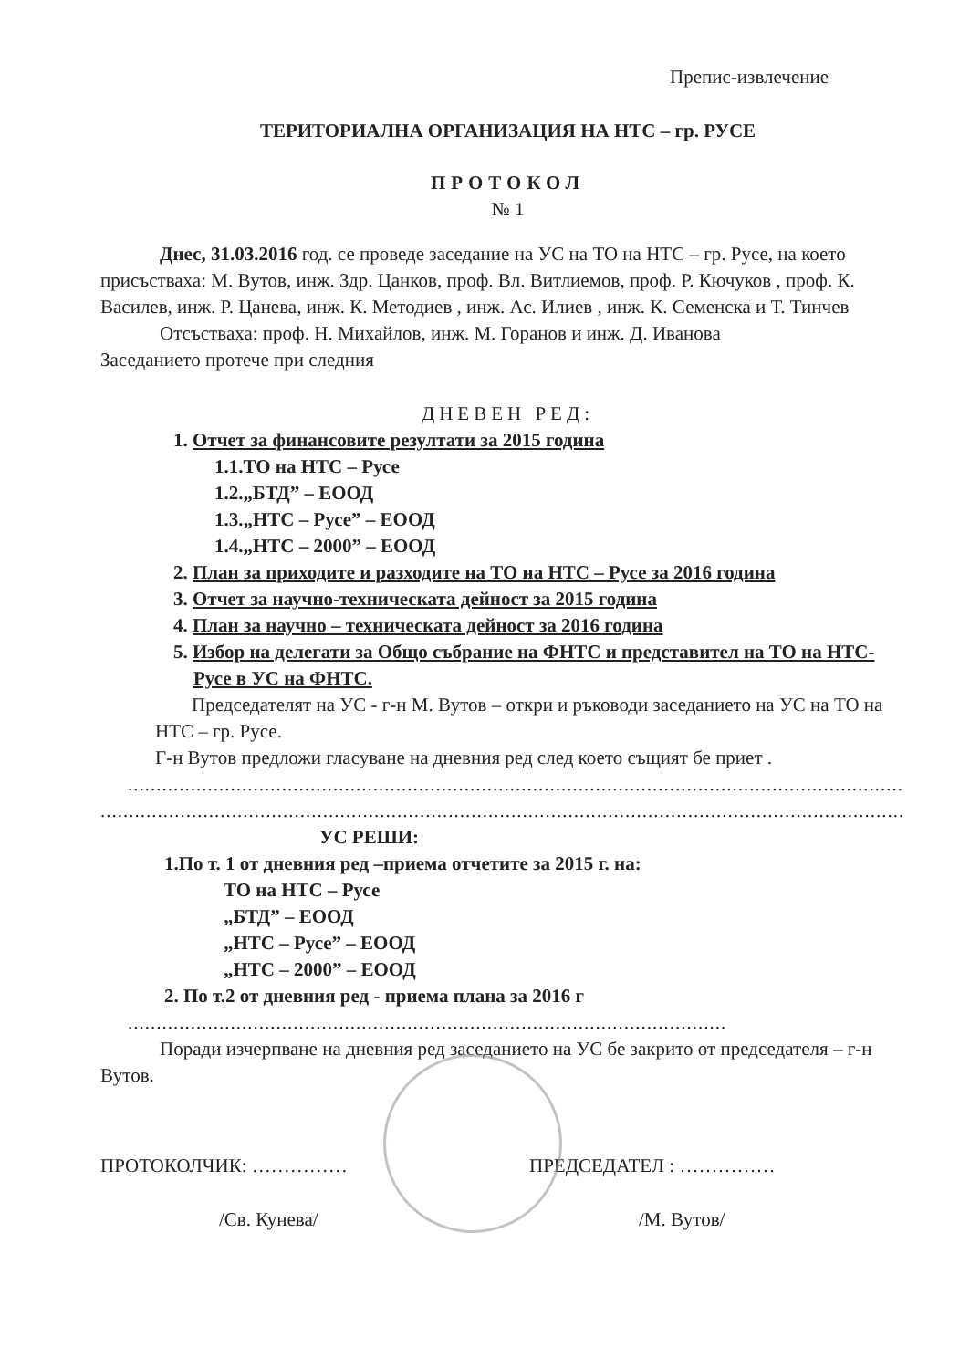Препис-извлечение
ТЕРИТОРИАЛНА ОРГАНИЗАЦИЯ НА НТС – гр. РУСЕ
ПРОТОКОЛ
№ 1
Днес, 31.03.2016 год. се проведе заседание на УС на ТО на НТС – гр. Русе, на което присъстваха: М. Вутов, инж. Здр. Цанков, проф. Вл. Витлиемов, проф. Р. Кючуков , проф. К. Василев, инж. Р. Цанева, инж. К. Методиев , инж. Ас. Илиев , инж. К. Семенска и Т. Тинчев
Отсъстваха: проф. Н. Михайлов, инж. М. Горанов и инж. Д. Иванова
Заседанието протече при следния
ДНЕВЕН РЕД:
1. Отчет за финансовите резултати за 2015 година
1.1.ТО на НТС – Русе
1.2.„БТД” – ЕООД
1.3.„НТС – Русе” – ЕООД
1.4.„НТС – 2000” – ЕООД
2. План за приходите и разходите на ТО на НТС – Русе за 2016 година
3. Отчет за научно-техническата дейност за 2015 година
4. План за научно – техническата дейност за 2016 година
5. Избор на делегати за Общо събрание на ФНТС и представител на ТО на НТС- Русе в УС на ФНТС.
Председателят на УС - г-н М. Вутов – откри и ръководи заседанието на УС на ТО на НТС – гр. Русе.
Г-н Вутов предложи гласуване на дневния ред след което същият бе приет .
........................................................................................................................................................
..........................................................................................................................................................
УС РЕШИ:
1.По т. 1 от дневния ред –приема отчетите за 2015 г. на:
ТО на НТС – Русе
„БТД” – ЕООД
„НТС – Русе” – ЕООД
„НТС – 2000” – ЕООД
2. По т.2 от дневния ред - приема плана за 2016 г
.........................................................................................................
Поради изчерпване на дневния ред заседанието на УС бе закрито от председателя – г-н Вутов.
ПРОТОКОЛЧИК: …………… ПРЕДСЕДАТЕЛ : ……………
/Св. Кунева/ /М. Вутов/